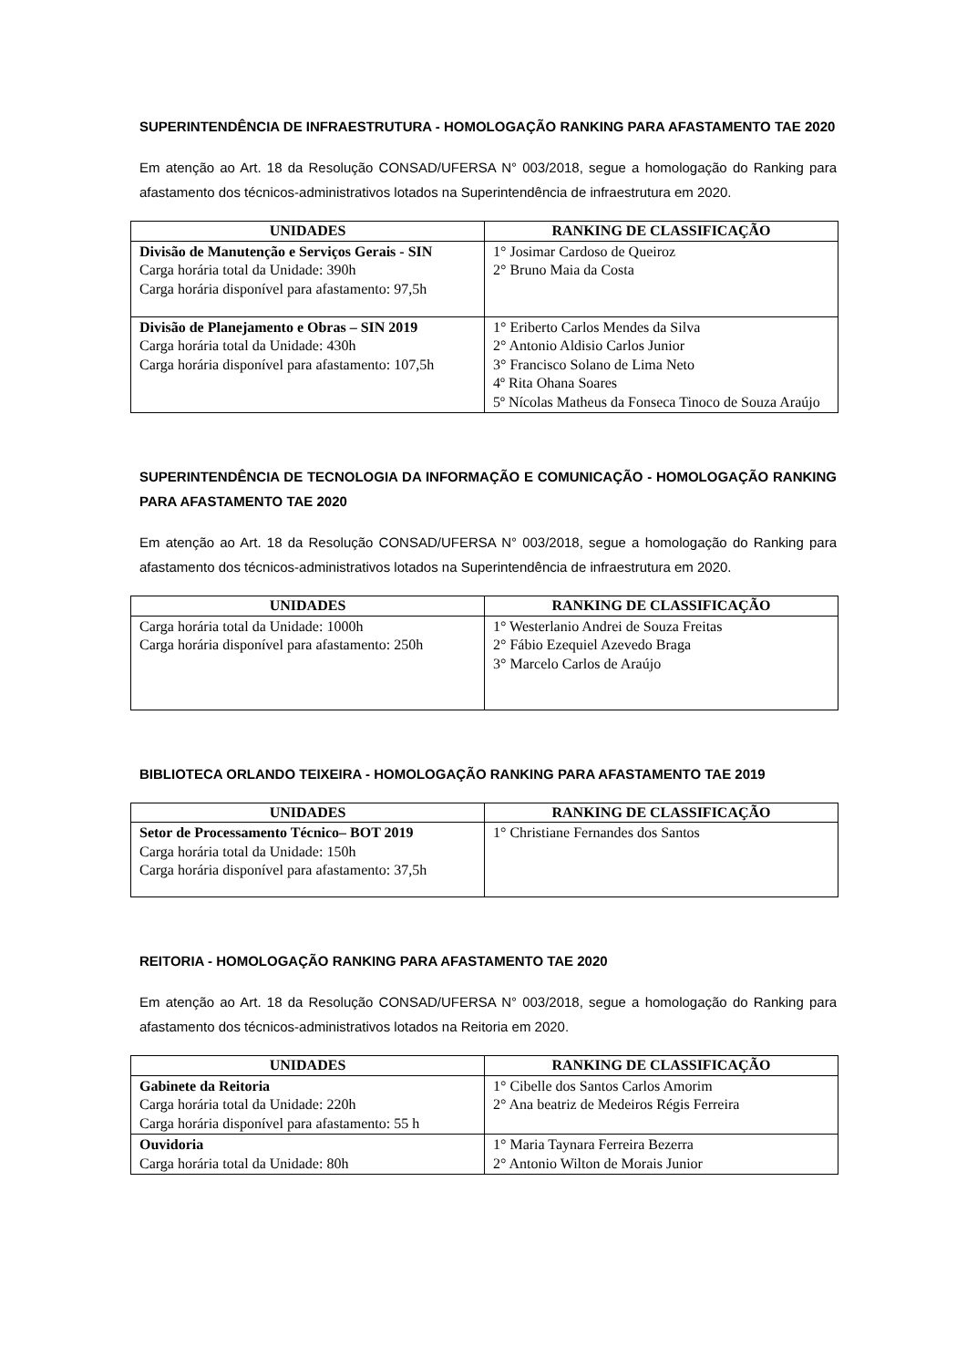SUPERINTENDÊNCIA DE INFRAESTRUTURA - HOMOLOGAÇÃO RANKING PARA AFASTAMENTO TAE 2020
Em atenção ao Art. 18 da Resolução CONSAD/UFERSA N° 003/2018, segue a homologação do Ranking para afastamento dos técnicos-administrativos lotados na Superintendência de infraestrutura em 2020.
| UNIDADES | RANKING DE CLASSIFICAÇÃO |
| --- | --- |
| Divisão de Manutenção e Serviços Gerais - SIN Carga horária total da Unidade: 390h Carga horária disponível para afastamento: 97,5h | 1° Josimar Cardoso de Queiroz 2° Bruno Maia da Costa |
| Divisão de Planejamento e Obras – SIN 2019 Carga horária total da Unidade: 430h Carga horária disponível para afastamento: 107,5h | 1° Eriberto Carlos Mendes da Silva 2° Antonio Aldisio Carlos Junior 3° Francisco Solano de Lima Neto 4º Rita Ohana Soares 5º Nícolas Matheus da Fonseca Tinoco de Souza Araújo |
SUPERINTENDÊNCIA DE TECNOLOGIA DA INFORMAÇÃO E COMUNICAÇÃO - HOMOLOGAÇÃO RANKING PARA AFASTAMENTO TAE 2020
Em atenção ao Art. 18 da Resolução CONSAD/UFERSA N° 003/2018, segue a homologação do Ranking para afastamento dos técnicos-administrativos lotados na Superintendência de infraestrutura em 2020.
| UNIDADES | RANKING DE CLASSIFICAÇÃO |
| --- | --- |
| Carga horária total da Unidade: 1000h Carga horária disponível para afastamento: 250h | 1° Westerlanio Andrei de Souza Freitas 2° Fábio Ezequiel Azevedo Braga 3° Marcelo Carlos de Araújo |
BIBLIOTECA ORLANDO TEIXEIRA - HOMOLOGAÇÃO RANKING PARA AFASTAMENTO TAE 2019
| UNIDADES | RANKING DE CLASSIFICAÇÃO |
| --- | --- |
| Setor de Processamento Técnico– BOT 2019 Carga horária total da Unidade: 150h Carga horária disponível para afastamento: 37,5h | 1° Christiane Fernandes dos Santos |
REITORIA - HOMOLOGAÇÃO RANKING PARA AFASTAMENTO TAE 2020
Em atenção ao Art. 18 da Resolução CONSAD/UFERSA N° 003/2018, segue a homologação do Ranking para afastamento dos técnicos-administrativos lotados na Reitoria em 2020.
| UNIDADES | RANKING DE CLASSIFICAÇÃO |
| --- | --- |
| Gabinete da Reitoria Carga horária total da Unidade: 220h Carga horária disponível para afastamento: 55 h | 1° Cibelle dos Santos Carlos Amorim 2° Ana beatriz de Medeiros Régis Ferreira |
| Ouvidoria Carga horária total da Unidade: 80h | 1° Maria Taynara Ferreira Bezerra 2° Antonio Wilton de Morais Junior |